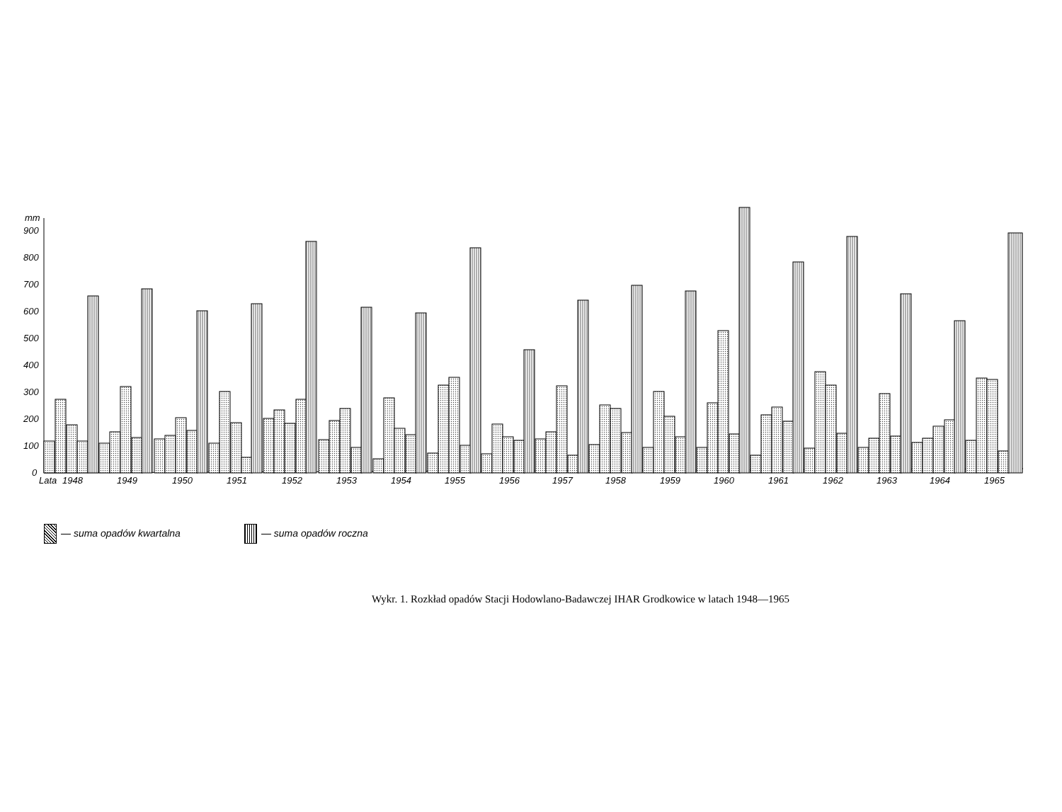mm
900
800
700
600
500
400
300
200
100
0
Lata
1948
1949
1950
1951
1952
1953
1954
1955
1956
1957
1958
1959
1960
1961
1962
1963
1964
1965
— suma opadów kwartalna — suma opadów roczna
Wykr. 1. Rozkład opadów Stacji Hodowlano-Badawczej IHAR Grodkowice w latach 1948—1965